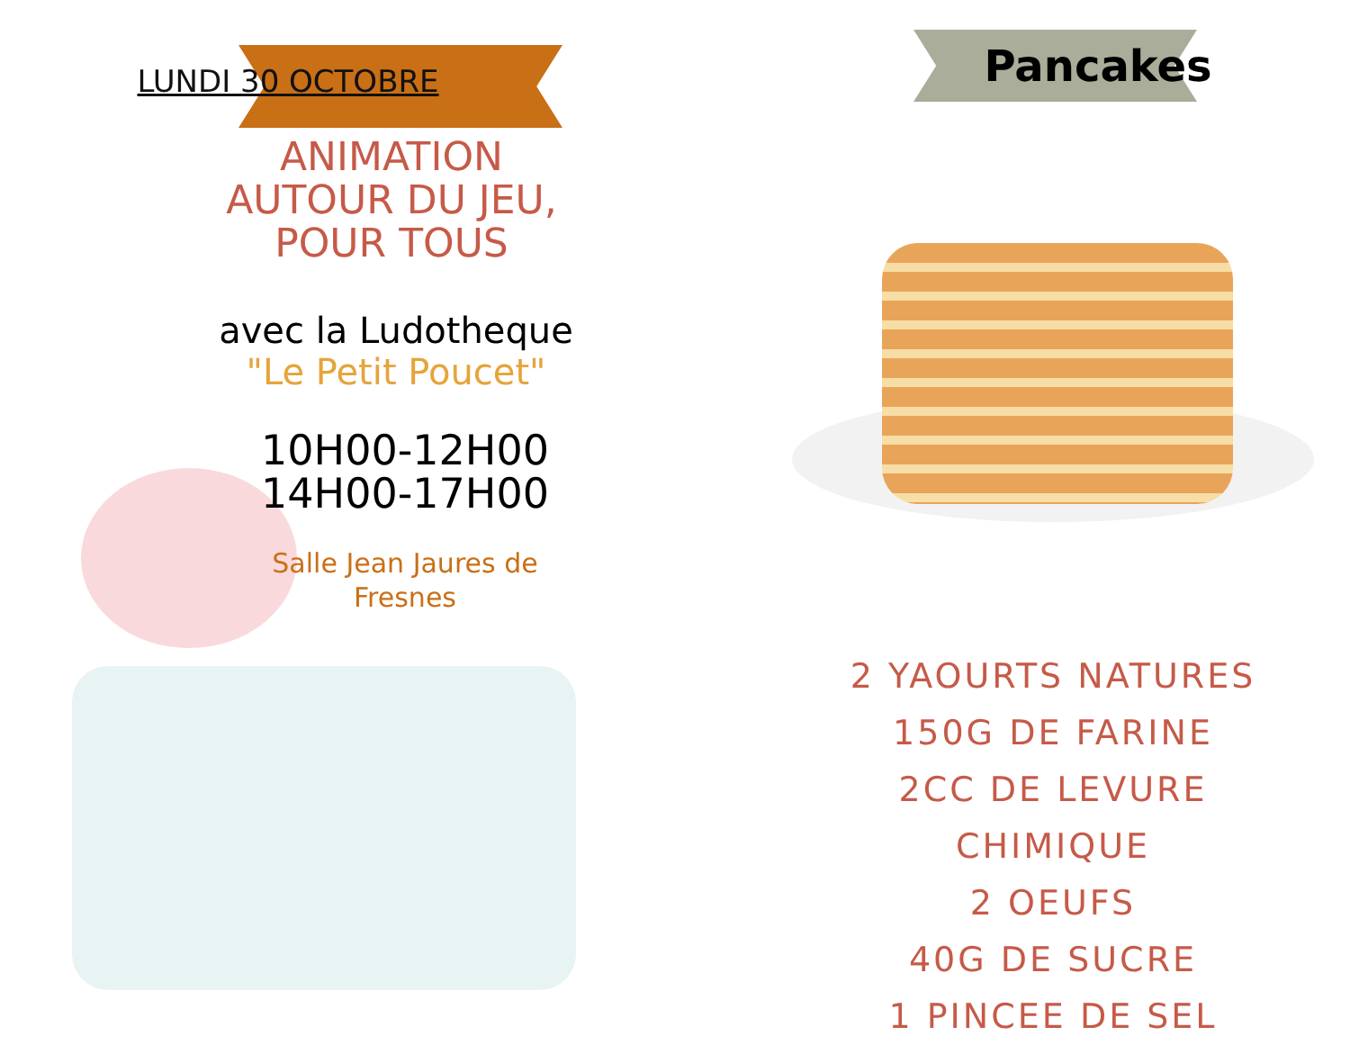LUNDI 30 OCTOBRE
ANIMATION AUTOUR DU JEU, POUR TOUS
avec la Ludotheque
"Le Petit Poucet"
10H00-12H00
14H00-17H00
Salle Jean Jaures de Fresnes
Pancakes
2 YAOURTS NATURES
150G DE FARINE
2CC DE LEVURE CHIMIQUE
2 OEUFS
40G DE SUCRE
1 PINCEE DE SEL